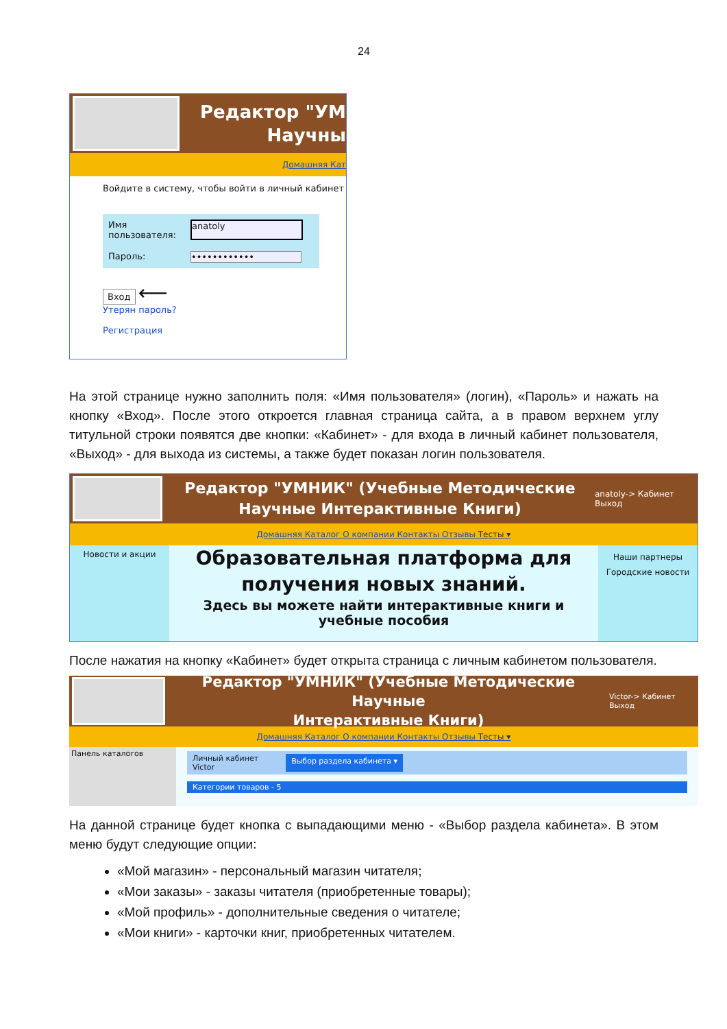24
Редактор "УМ
Научны
Домашняя Кат
Войдите в систему, чтобы войти в личный кабинет
Имя пользователя:
anatoly
Пароль: ••••••••••••
Вход ⟵
Утерян пароль?
Регистрация
На этой странице нужно заполнить поля: «Имя пользователя» (логин), «Пароль» и нажать на кнопку «Вход». После этого откроется главная страница сайта, а в правом верхнем углу титульной строки появятся две кнопки: «Кабинет» - для входа в личный кабинет пользователя, «Выход» - для выхода из системы, а также будет показан логин пользователя.
Редактор "УМНИК" (Учебные Методические
Научные Интерактивные Книги)
anatoly-> Кабинет
Выход
Домашняя Каталог О компании Контакты Отзывы Тесты ▾
Новости и акции
Образовательная платформа для получения новых знаний.
Здесь вы можете найти интерактивные книги и учебные пособия
Наши партнеры
Городские новости
После нажатия на кнопку «Кабинет» будет открыта страница с личным кабинетом пользователя.
Редактор "УМНИК" (Учебные Методические Научные
Интерактивные Книги)
Victor-> Кабинет
Выход
Домашняя Каталог О компании Контакты Отзывы Тесты ▾
Панель каталогов
Личный кабинет
Victor Выбор раздела кабинета ▾
Категории товаров - 5
На данной странице будет кнопка с выпадающими меню - «Выбор раздела кабинета». В этом меню будут следующие опции:
«Мой магазин» - персональный магазин читателя;
«Мои заказы» - заказы читателя (приобретенные товары);
«Мой профиль» - дополнительные сведения о читателе;
«Мои книги» - карточки книг, приобретенных читателем.